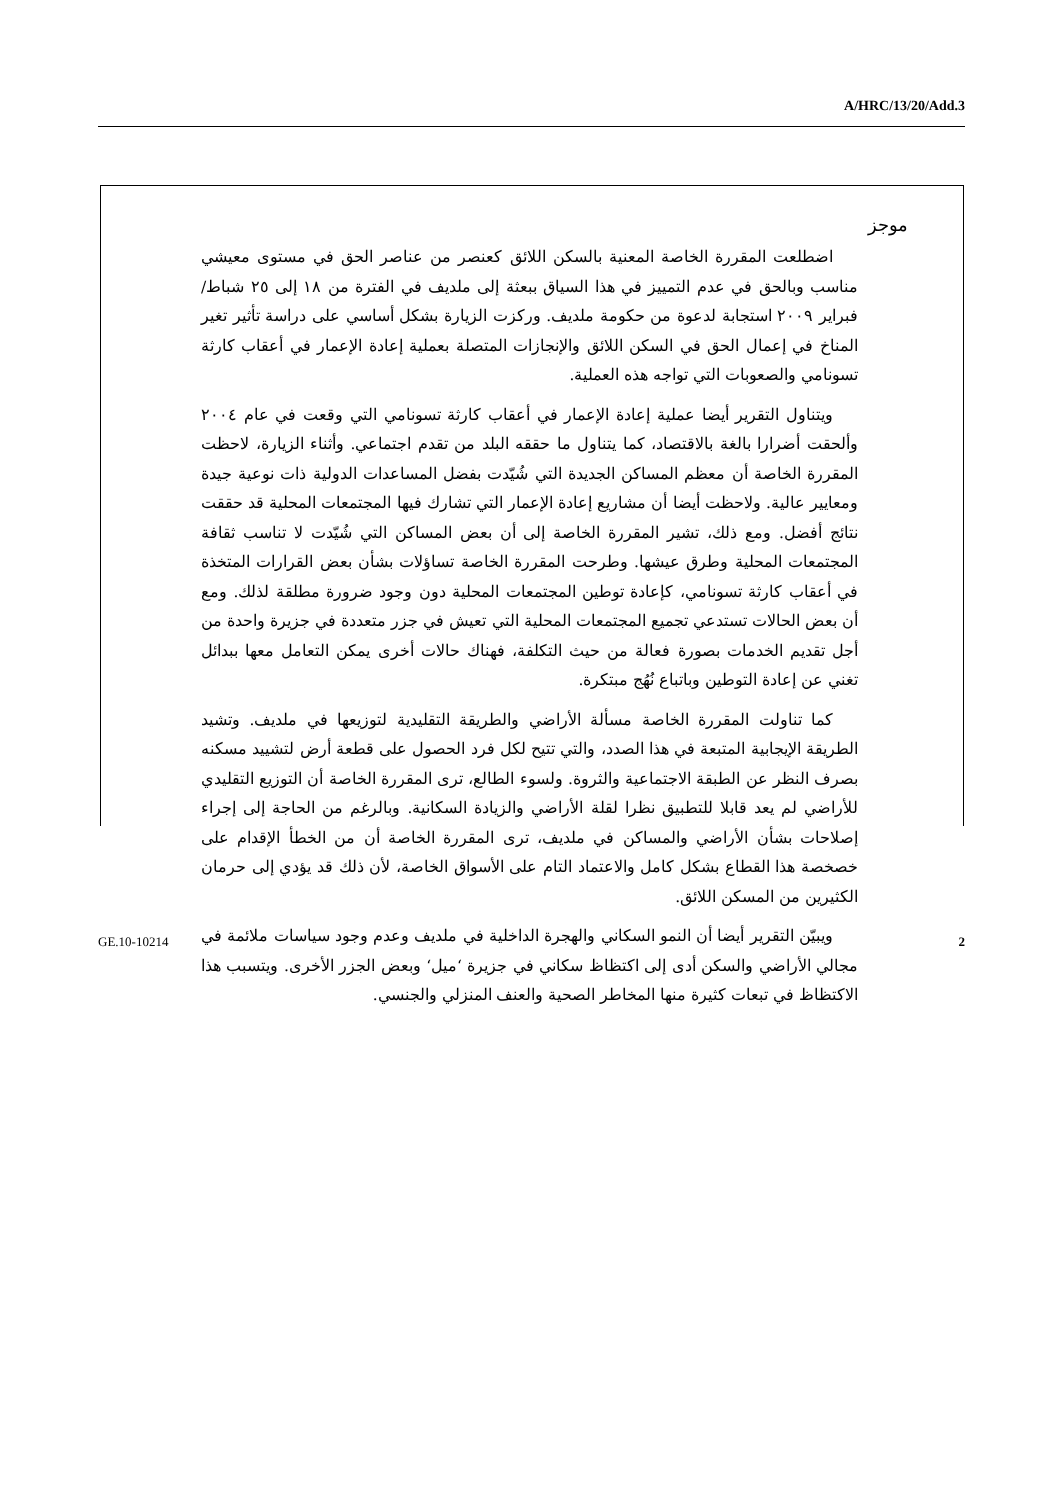A/HRC/13/20/Add.3
موجز
اضطلعت المقررة الخاصة المعنية بالسكن اللائق كعنصر من عناصر الحق في مستوى معيشي مناسب وبالحق في عدم التمييز في هذا السياق ببعثة إلى ملديف في الفترة من ١٨ إلى ٢٥ شباط/فبراير ٢٠٠٩ استجابة لدعوة من حكومة ملديف. وركزت الزيارة بشكل أساسي على دراسة تأثير تغير المناخ في إعمال الحق في السكن اللائق والإنجازات المتصلة بعملية إعادة الإعمار في أعقاب كارثة تسونامي والصعوبات التي تواجه هذه العملية.
ويتناول التقرير أيضا عملية إعادة الإعمار في أعقاب كارثة تسونامي التي وقعت في عام ٢٠٠٤ وألحقت أضرارا بالغة بالاقتصاد، كما يتناول ما حققه البلد من تقدم اجتماعي. وأثناء الزيارة، لاحظت المقررة الخاصة أن معظم المساكن الجديدة التي شُيّدت بفضل المساعدات الدولية ذات نوعية جيدة ومعايير عالية. ولاحظت أيضا أن مشاريع إعادة الإعمار التي تشارك فيها المجتمعات المحلية قد حققت نتائج أفضل. ومع ذلك، تشير المقررة الخاصة إلى أن بعض المساكن التي شُيّدت لا تناسب ثقافة المجتمعات المحلية وطرق عيشها. وطرحت المقررة الخاصة تساؤلات بشأن بعض القرارات المتخذة في أعقاب كارثة تسونامي، كإعادة توطين المجتمعات المحلية دون وجود ضرورة مطلقة لذلك. ومع أن بعض الحالات تستدعي تجميع المجتمعات المحلية التي تعيش في جزر متعددة في جزيرة واحدة من أجل تقديم الخدمات بصورة فعالة من حيث التكلفة، فهناك حالات أخرى يمكن التعامل معها ببدائل تغني عن إعادة التوطين وباتباع نُهُج مبتكرة.
كما تناولت المقررة الخاصة مسألة الأراضي والطريقة التقليدية لتوزيعها في ملديف. وتشيد الطريقة الإيجابية المتبعة في هذا الصدد، والتي تتيح لكل فرد الحصول على قطعة أرض لتشييد مسكنه بصرف النظر عن الطبقة الاجتماعية والثروة. ولسوء الطالع، ترى المقررة الخاصة أن التوزيع التقليدي للأراضي لم يعد قابلا للتطبيق نظرا لقلة الأراضي والزيادة السكانية. وبالرغم من الحاجة إلى إجراء إصلاحات بشأن الأراضي والمساكن في ملديف، ترى المقررة الخاصة أن من الخطأ الإقدام على خصخصة هذا القطاع بشكل كامل والاعتماد التام على الأسواق الخاصة، لأن ذلك قد يؤدي إلى حرمان الكثيرين من المسكن اللائق.
ويبيّن التقرير أيضا أن النمو السكاني والهجرة الداخلية في ملديف وعدم وجود سياسات ملائمة في مجالي الأراضي والسكن أدى إلى اكتظاظ سكاني في جزيرة ‘ميل‘ وبعض الجزر الأخرى. ويتسبب هذا الاكتظاظ في تبعات كثيرة منها المخاطر الصحية والعنف المنزلي والجنسي.
GE.10-10214 2